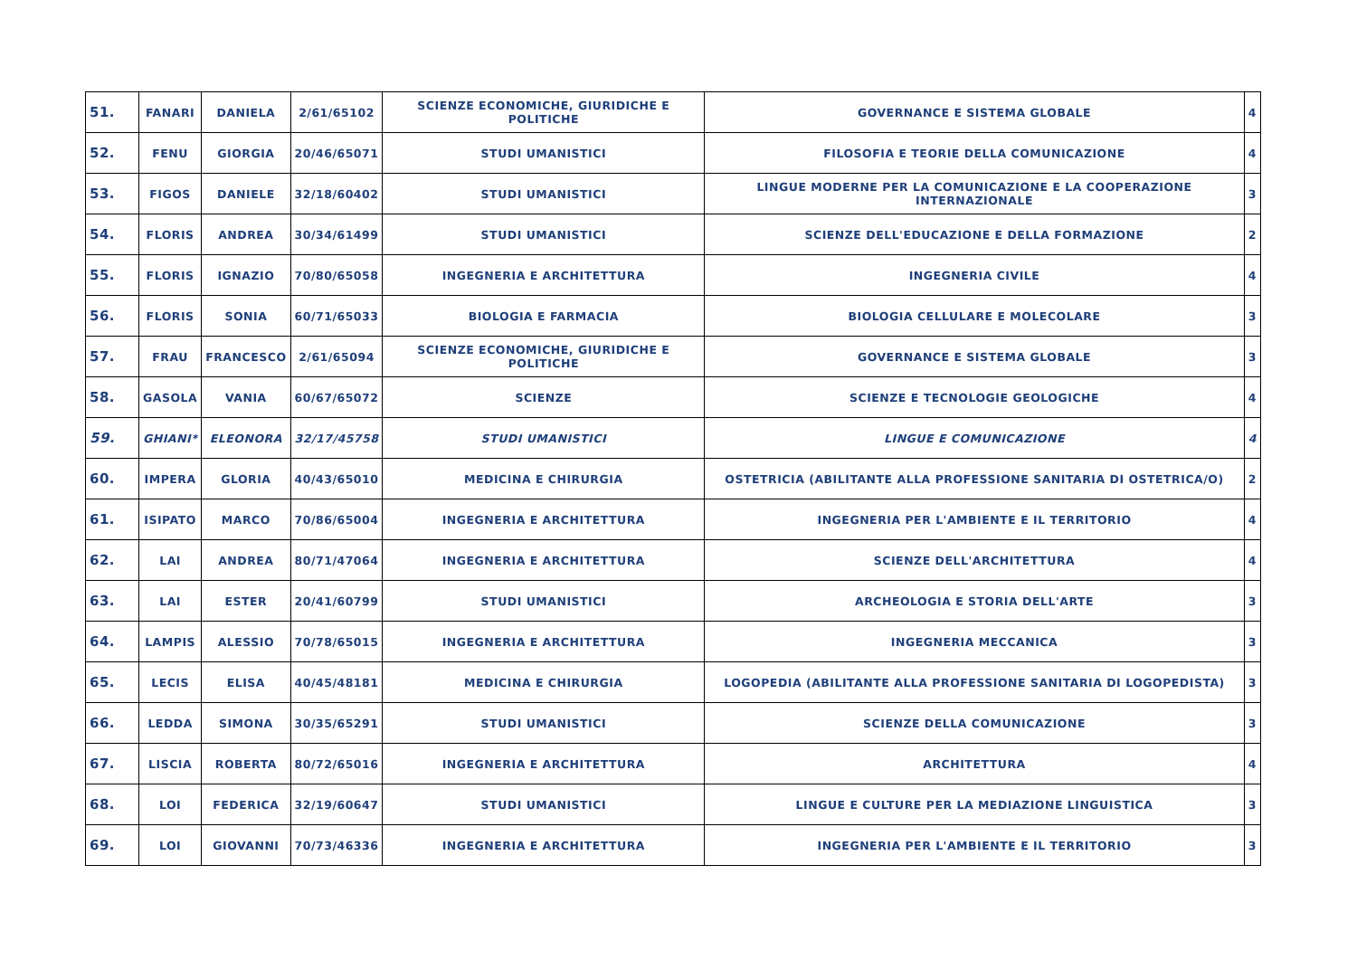| 51. | FANARI | DANIELA | 2/61/65102 | SCIENZE ECONOMICHE, GIURIDICHE E POLITICHE | GOVERNANCE E SISTEMA GLOBALE | 4 |
| 52. | FENU | GIORGIA | 20/46/65071 | STUDI UMANISTICI | FILOSOFIA E TEORIE DELLA COMUNICAZIONE | 4 |
| 53. | FIGOS | DANIELE | 32/18/60402 | STUDI UMANISTICI | LINGUE MODERNE PER LA COMUNICAZIONE E LA COOPERAZIONE INTERNAZIONALE | 3 |
| 54. | FLORIS | ANDREA | 30/34/61499 | STUDI UMANISTICI | SCIENZE DELL'EDUCAZIONE E DELLA FORMAZIONE | 2 |
| 55. | FLORIS | IGNAZIO | 70/80/65058 | INGEGNERIA E ARCHITETTURA | INGEGNERIA CIVILE | 4 |
| 56. | FLORIS | SONIA | 60/71/65033 | BIOLOGIA E FARMACIA | BIOLOGIA CELLULARE E MOLECOLARE | 3 |
| 57. | FRAU | FRANCESCO | 2/61/65094 | SCIENZE ECONOMICHE, GIURIDICHE E POLITICHE | GOVERNANCE E SISTEMA GLOBALE | 3 |
| 58. | GASOLA | VANIA | 60/67/65072 | SCIENZE | SCIENZE E TECNOLOGIE GEOLOGICHE | 4 |
| 59. | GHIANI* | ELEONORA | 32/17/45758 | STUDI UMANISTICI | LINGUE E COMUNICAZIONE | 4 |
| 60. | IMPERA | GLORIA | 40/43/65010 | MEDICINA E CHIRURGIA | OSTETRICIA (ABILITANTE ALLA PROFESSIONE SANITARIA DI OSTETRICA/O) | 2 |
| 61. | ISIPATO | MARCO | 70/86/65004 | INGEGNERIA E ARCHITETTURA | INGEGNERIA PER L'AMBIENTE E IL TERRITORIO | 4 |
| 62. | LAI | ANDREA | 80/71/47064 | INGEGNERIA E ARCHITETTURA | SCIENZE DELL'ARCHITETTURA | 4 |
| 63. | LAI | ESTER | 20/41/60799 | STUDI UMANISTICI | ARCHEOLOGIA E STORIA DELL'ARTE | 3 |
| 64. | LAMPIS | ALESSIO | 70/78/65015 | INGEGNERIA E ARCHITETTURA | INGEGNERIA MECCANICA | 3 |
| 65. | LECIS | ELISA | 40/45/48181 | MEDICINA E CHIRURGIA | LOGOPEDIA (ABILITANTE ALLA PROFESSIONE SANITARIA DI LOGOPEDISTA) | 3 |
| 66. | LEDDA | SIMONA | 30/35/65291 | STUDI UMANISTICI | SCIENZE DELLA COMUNICAZIONE | 3 |
| 67. | LISCIA | ROBERTA | 80/72/65016 | INGEGNERIA E ARCHITETTURA | ARCHITETTURA | 4 |
| 68. | LOI | FEDERICA | 32/19/60647 | STUDI UMANISTICI | LINGUE E CULTURE PER LA MEDIAZIONE LINGUISTICA | 3 |
| 69. | LOI | GIOVANNI | 70/73/46336 | INGEGNERIA E ARCHITETTURA | INGEGNERIA PER L'AMBIENTE E IL TERRITORIO | 3 |